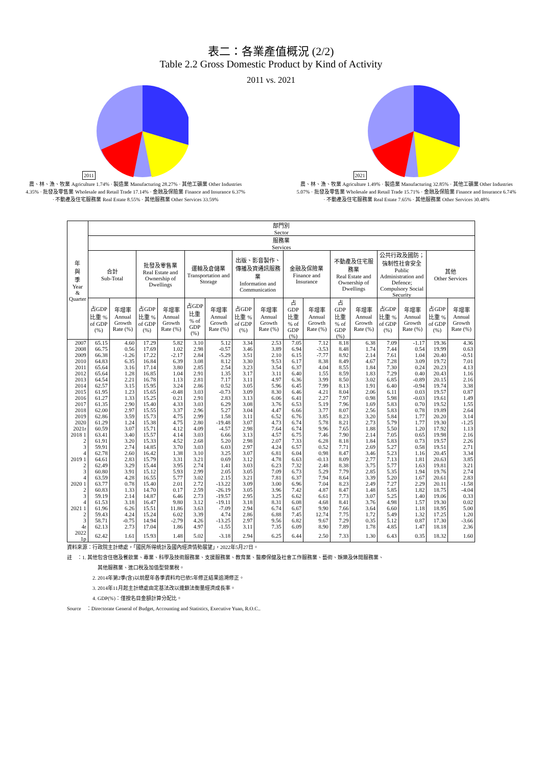表二：各業產值概況 (2/2)
Table 2.2 Gross Domestic Product by Kind of Activity
2011 vs. 2021
2011
農、林、漁、牧業 Agriculture 1.74% · 製造業 Manufacturing 28.27% · 其他工礦業 Other Industries 4.35% · 批發及零售業 Wholesale and Retail Trade 17.14% · 金融及保險業 Finance and Insurance 6.37% · 不動產及住宅服務業 Real Estate 8.55% · 其他服務業 Other Services 33.59%
2021
農、林、漁、牧業 Agriculture 1.49% · 製造業 Manufacturing 32.85% · 其他工礦業 Other Industries 5.07% · 批發及零售業 Wholesale and Retail Trade 15.71% · 金融及保險業 Finance and Insurance 6.74% · 不動產及住宅服務業 Real Estate 7.65% · 其他服務業 Other Services 30.48%
| 年 與 季 Year & Quarter | 部門別 Sector | | | | | | | | | | | | | | | |
| --- | --- | --- | --- | --- | --- | --- | --- | --- | --- | --- | --- | --- | --- | --- | --- | --- |
| | 服務業 Services | | | | | | | | | | | | | | | |
| | 合計 Sub-Total | | 批發及零售業 Real Estate and Ownership of Dwellings | | 運輸及倉儲業 Transportation and Storage | | 出版、影音製作、傳播及資通訊服務業 Information and Communication | | 金融及保險業 Finance and Insurance | | 不動產及住宅服務業 Real Estate and Ownership of Dwellings | | 公共行政及國防；強制性社會安全 Public Administration and Defence; Compulsory Social Security | | 其他 Other Services | |
| | 占GDP比重 % of GDP (%) | 年增率 Annual Growth Rate (%) | 占GDP比重 % of GDP (%) | 年增率 Annual Growth Rate (%) | 占GDP比重 % of GDP (%) | 年增率 Annual Growth Rate (%) | 占GDP比重 % of GDP (%) | 年增率 Annual Growth Rate (%) | 占GDP比重 % of GDP (%) | 年增率 Annual Growth Rate (%) | 占GDP比重 % of GDP (%) | 年增率 Annual Growth Rate (%) | 占GDP比重 % of GDP (%) | 年增率 Annual Growth Rate (%) | 占GDP比重 % of GDP (%) | 年增率 Annual Growth Rate (%) |
| 2007 | 65.15 | 4.60 | 17.29 | 5.82 | 3.10 | 5.12 | 3.34 | 2.53 | 7.05 | 7.12 | 8.18 | 6.38 | 7.09 | -1.17 | 19.36 | 4.36 |
| 2008 | 66.75 | 0.56 | 17.69 | 1.02 | 2.98 | -0.57 | 3.46 | 3.89 | 6.94 | -3.53 | 8.48 | 1.74 | 7.44 | 0.54 | 19.99 | 0.63 |
| 2009 | 66.38 | -1.26 | 17.22 | -2.17 | 2.84 | -5.29 | 3.51 | 2.10 | 6.15 | -7.77 | 8.92 | 2.14 | 7.61 | 1.04 | 20.40 | -0.51 |
| 2010 | 64.83 | 6.35 | 16.84 | 6.39 | 3.08 | 8.12 | 3.30 | 9.53 | 6.17 | 8.38 | 8.49 | 4.67 | 7.28 | 3.09 | 19.72 | 7.01 |
| 2011 | 65.64 | 3.16 | 17.14 | 3.80 | 2.85 | 2.54 | 3.23 | 3.54 | 6.37 | 4.04 | 8.55 | 1.84 | 7.30 | 0.24 | 20.23 | 4.13 |
| 2012 | 65.64 | 1.28 | 16.85 | 1.04 | 2.91 | 1.35 | 3.17 | 3.11 | 6.40 | 1.55 | 8.59 | 1.83 | 7.29 | 0.40 | 20.43 | 1.16 |
| 2013 | 64.54 | 2.21 | 16.78 | 1.13 | 2.81 | 7.17 | 3.11 | 4.97 | 6.36 | 3.99 | 8.50 | 3.02 | 6.85 | -0.89 | 20.15 | 2.16 |
| 2014 | 62.57 | 3.15 | 15.95 | 3.24 | 2.86 | 0.52 | 3.05 | 5.96 | 6.45 | 7.99 | 8.13 | 1.91 | 6.40 | -0.94 | 19.74 | 3.38 |
| 2015 | 61.95 | 1.23 | 15.65 | -0.48 | 3.03 | -0.73 | 3.09 | 8.30 | 6.46 | 4.21 | 8.04 | 2.06 | 6.11 | 0.03 | 19.57 | 0.87 |
| 2016 | 61.27 | 1.33 | 15.25 | 0.21 | 2.91 | 2.83 | 3.13 | 6.06 | 6.41 | 2.27 | 7.97 | 0.98 | 5.98 | -0.03 | 19.61 | 1.49 |
| 2017 | 61.35 | 2.90 | 15.40 | 4.33 | 3.03 | 6.29 | 3.08 | 3.76 | 6.53 | 5.19 | 7.96 | 1.69 | 5.83 | 0.70 | 19.52 | 1.55 |
| 2018 | 62.00 | 2.97 | 15.55 | 3.37 | 2.96 | 5.27 | 3.04 | 4.47 | 6.66 | 3.77 | 8.07 | 2.56 | 5.83 | 0.78 | 19.89 | 2.64 |
| 2019 | 62.86 | 3.59 | 15.73 | 4.75 | 2.99 | 1.58 | 3.11 | 6.52 | 6.76 | 3.85 | 8.23 | 3.20 | 5.84 | 1.77 | 20.20 | 3.14 |
| 2020 | 61.29 | 1.24 | 15.38 | 4.75 | 2.80 | -19.48 | 3.07 | 4.73 | 6.74 | 5.78 | 8.21 | 2.73 | 5.79 | 1.77 | 19.30 | -1.25 |
| 2021r | 60.59 | 3.07 | 15.71 | 4.12 | 4.09 | -4.57 | 2.98 | 7.64 | 6.74 | 9.96 | 7.65 | 1.88 | 5.50 | 1.20 | 17.92 | 1.13 |
| 2018 1 | 63.41 | 3.40 | 15.57 | 4.14 | 3.03 | 6.66 | 3.13 | 4.57 | 6.75 | 7.46 | 7.90 | 2.14 | 7.05 | 0.65 | 19.98 | 2.16 |
| 2 | 61.91 | 3.20 | 15.33 | 4.52 | 2.68 | 5.20 | 2.98 | 2.07 | 7.33 | 6.28 | 8.18 | 1.84 | 5.83 | 0.73 | 19.57 | 2.26 |
| 3 | 59.91 | 2.74 | 14.85 | 3.70 | 3.03 | 6.03 | 2.97 | 4.24 | 6.57 | 0.52 | 7.71 | 2.69 | 5.27 | 0.58 | 19.51 | 2.71 |
| 4 | 62.78 | 2.60 | 16.42 | 1.38 | 3.10 | 3.25 | 3.07 | 6.81 | 6.04 | 0.98 | 8.47 | 3.46 | 5.23 | 1.16 | 20.45 | 3.34 |
| 2019 1 | 64.61 | 2.83 | 15.79 | 3.31 | 3.21 | 0.69 | 3.12 | 4.78 | 6.63 | -0.13 | 8.09 | 2.77 | 7.13 | 1.81 | 20.63 | 3.85 |
| 2 | 62.49 | 3.29 | 15.44 | 3.95 | 2.74 | 1.41 | 3.03 | 6.23 | 7.32 | 2.48 | 8.38 | 3.75 | 5.77 | 1.63 | 19.81 | 3.21 |
| 3 | 60.80 | 3.91 | 15.12 | 5.93 | 2.99 | 2.05 | 3.05 | 7.09 | 6.73 | 5.29 | 7.79 | 2.85 | 5.35 | 1.94 | 19.76 | 2.74 |
| 4 | 63.59 | 4.28 | 16.55 | 5.77 | 3.02 | 2.15 | 3.21 | 7.81 | 6.37 | 7.94 | 8.64 | 3.39 | 5.20 | 1.67 | 20.61 | 2.83 |
| 2020 1 | 63.77 | 0.78 | 15.40 | 2.01 | 2.72 | -13.22 | 3.09 | 3.00 | 6.96 | 7.04 | 8.23 | 2.49 | 7.27 | 2.29 | 20.11 | -1.58 |
| 2 | 60.83 | 1.33 | 14.70 | 0.17 | 2.59 | -26.19 | 3.05 | 3.96 | 7.42 | 4.87 | 8.47 | 1.48 | 5.85 | 1.82 | 18.75 | -4.04 |
| 3 | 59.19 | 2.14 | 14.87 | 6.46 | 2.73 | -19.57 | 2.95 | 3.25 | 6.62 | 6.61 | 7.73 | 3.07 | 5.25 | 1.40 | 19.06 | 0.33 |
| 4 | 61.53 | 3.18 | 16.47 | 9.80 | 3.12 | -19.11 | 3.18 | 8.31 | 6.08 | 4.68 | 8.41 | 3.76 | 4.98 | 1.57 | 19.30 | 0.02 |
| 2021 1 | 61.96 | 6.26 | 15.51 | 11.86 | 3.63 | -7.09 | 2.94 | 6.74 | 6.67 | 9.90 | 7.66 | 3.64 | 6.60 | 1.18 | 18.95 | 5.00 |
| 2 | 59.43 | 4.24 | 15.24 | 6.02 | 3.39 | 4.74 | 2.86 | 6.88 | 7.45 | 12.74 | 7.75 | 1.72 | 5.49 | 1.32 | 17.25 | 1.20 |
| 3 | 58.71 | -0.75 | 14.94 | -2.79 | 4.26 | -13.25 | 2.97 | 9.56 | 6.82 | 9.67 | 7.29 | 0.35 | 5.12 | 0.87 | 17.30 | -3.66 |
| 4r | 62.13 | 2.73 | 17.04 | 1.86 | 4.97 | -1.55 | 3.11 | 7.35 | 6.09 | 8.90 | 7.89 | 1.78 | 4.85 | 1.47 | 18.18 | 2.36 |
| 2022 1p | 62.42 | 1.61 | 15.93 | 1.48 | 5.02 | -3.18 | 2.94 | 6.25 | 6.44 | 2.50 | 7.33 | 1.30 | 6.43 | 0.35 | 18.32 | 1.60 |
資料來源：行政院主計總處，「國民所得統計及國內經濟情勢展望」，2022年5月27日。
註　：1. 其他包含住宿及餐飲業、專業、科學及技術服務業、支援服務業、教育業、醫療保健及社會工作服務業、藝術、娛樂及休閒服務業、
其他服務業、進口稅及加值型營業稅。
2. 2014年第2季(含)以前歷年各季資料均已依5年修正結果追溯修正。
3. 2014年11月起主計總處由定基法改以連鎖法衡量經濟成長率。
4. GDP(%)：僅按名目金額計算分配比。
Source　：Directorate General of Budget, Accounting and Statistics, Executive Yuan, R.O.C..